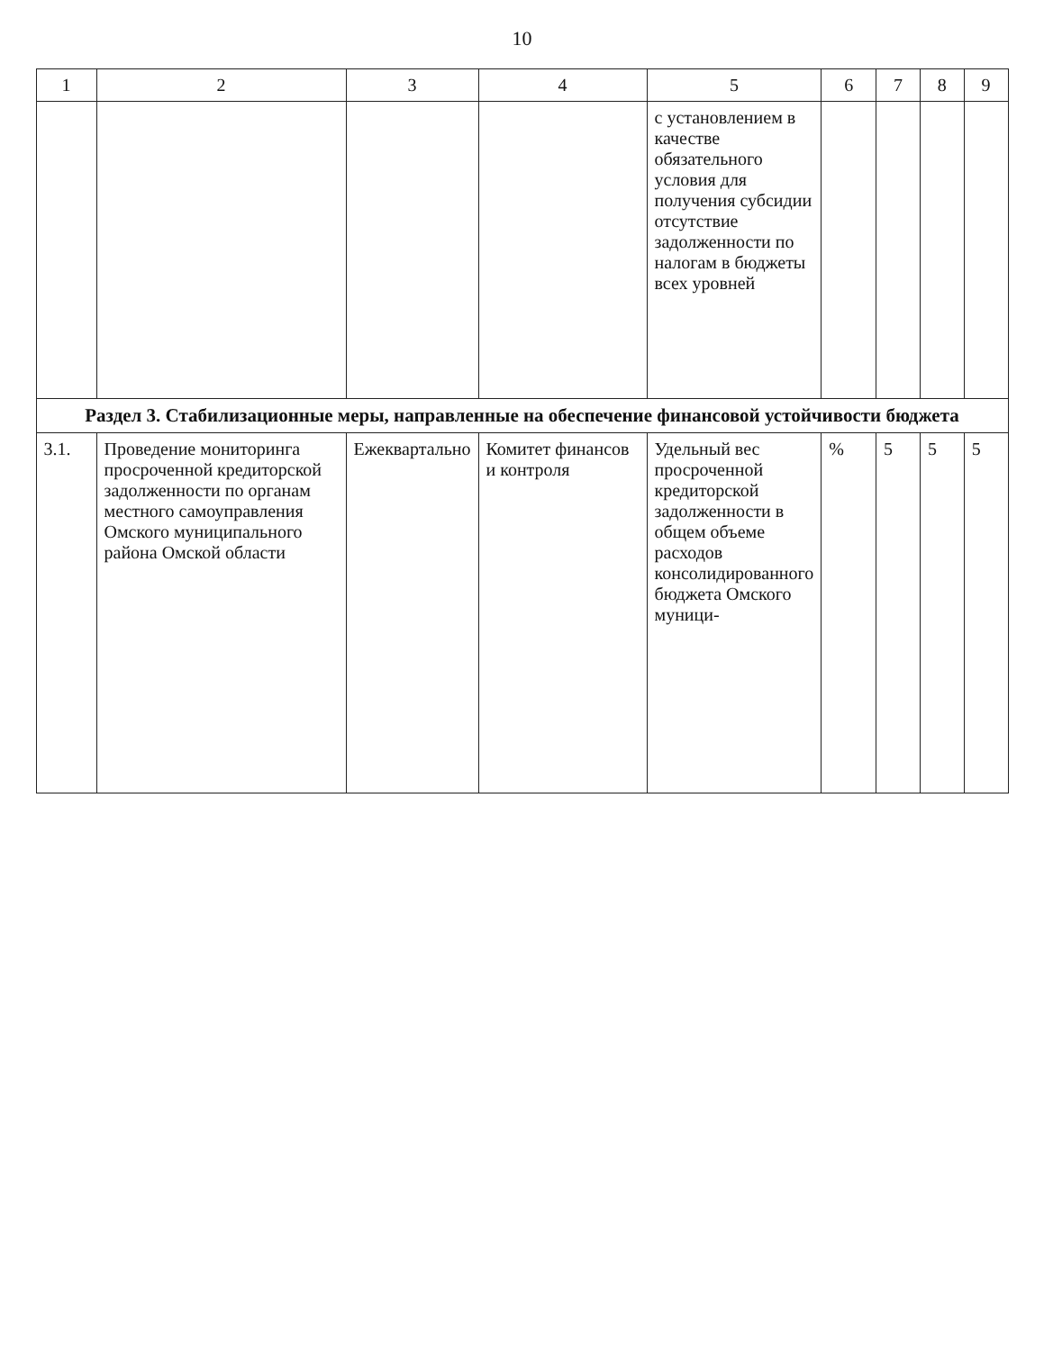10
| 1 | 2 | 3 | 4 | 5 | 6 | 7 | 8 | 9 |
| --- | --- | --- | --- | --- | --- | --- | --- | --- |
| | | | | с установлением в качестве обязательного условия для получения субсидии отсутствие задолженности по налогам в бюджеты всех уровней | | | | |
| Раздел 3. Стабилизационные меры, направленные на обеспечение финансовой устойчивости бюджета | | | | | | | | |
| 3.1. | Проведение мониторинга просроченной кредиторской задолженности по органам местного самоуправления Омского муниципального района Омской области | Ежеквартально | Комитет финансов и контроля | Удельный вес просроченной кредиторской задолженности в общем объеме расходов консолидированного бюджета Омского муници- | % | 5 | 5 | 5 |